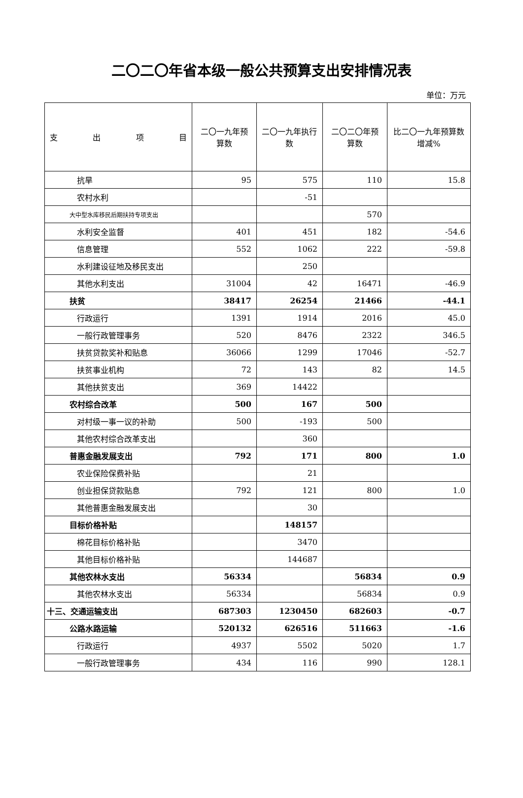二〇二〇年省本级一般公共预算支出安排情况表
单位：万元
| 支 出 项 目 | 二〇一九年预算数 | 二〇一九年执行数 | 二〇二〇年预算数 | 比二〇一九年预算数增减% |
| --- | --- | --- | --- | --- |
| 抗旱 | 95 | 575 | 110 | 15.8 |
| 农村水利 | | -51 | | |
| 大中型水库移民后期扶持专项支出 | | | 570 | |
| 水利安全监督 | 401 | 451 | 182 | -54.6 |
| 信息管理 | 552 | 1062 | 222 | -59.8 |
| 水利建设征地及移民支出 | | 250 | | |
| 其他水利支出 | 31004 | 42 | 16471 | -46.9 |
| 扶贫 | 38417 | 26254 | 21466 | -44.1 |
| 行政运行 | 1391 | 1914 | 2016 | 45.0 |
| 一般行政管理事务 | 520 | 8476 | 2322 | 346.5 |
| 扶贫贷款奖补和贴息 | 36066 | 1299 | 17046 | -52.7 |
| 扶贫事业机构 | 72 | 143 | 82 | 14.5 |
| 其他扶贫支出 | 369 | 14422 | | |
| 农村综合改革 | 500 | 167 | 500 | |
| 对村级一事一议的补助 | 500 | -193 | 500 | |
| 其他农村综合改革支出 | | 360 | | |
| 普惠金融发展支出 | 792 | 171 | 800 | 1.0 |
| 农业保险保费补贴 | | 21 | | |
| 创业担保贷款贴息 | 792 | 121 | 800 | 1.0 |
| 其他普惠金融发展支出 | | 30 | | |
| 目标价格补贴 | | 148157 | | |
| 棉花目标价格补贴 | | 3470 | | |
| 其他目标价格补贴 | | 144687 | | |
| 其他农林水支出 | 56334 | | 56834 | 0.9 |
| 其他农林水支出 | 56334 | | 56834 | 0.9 |
| 十三、交通运输支出 | 687303 | 1230450 | 682603 | -0.7 |
| 公路水路运输 | 520132 | 626516 | 511663 | -1.6 |
| 行政运行 | 4937 | 5502 | 5020 | 1.7 |
| 一般行政管理事务 | 434 | 116 | 990 | 128.1 |